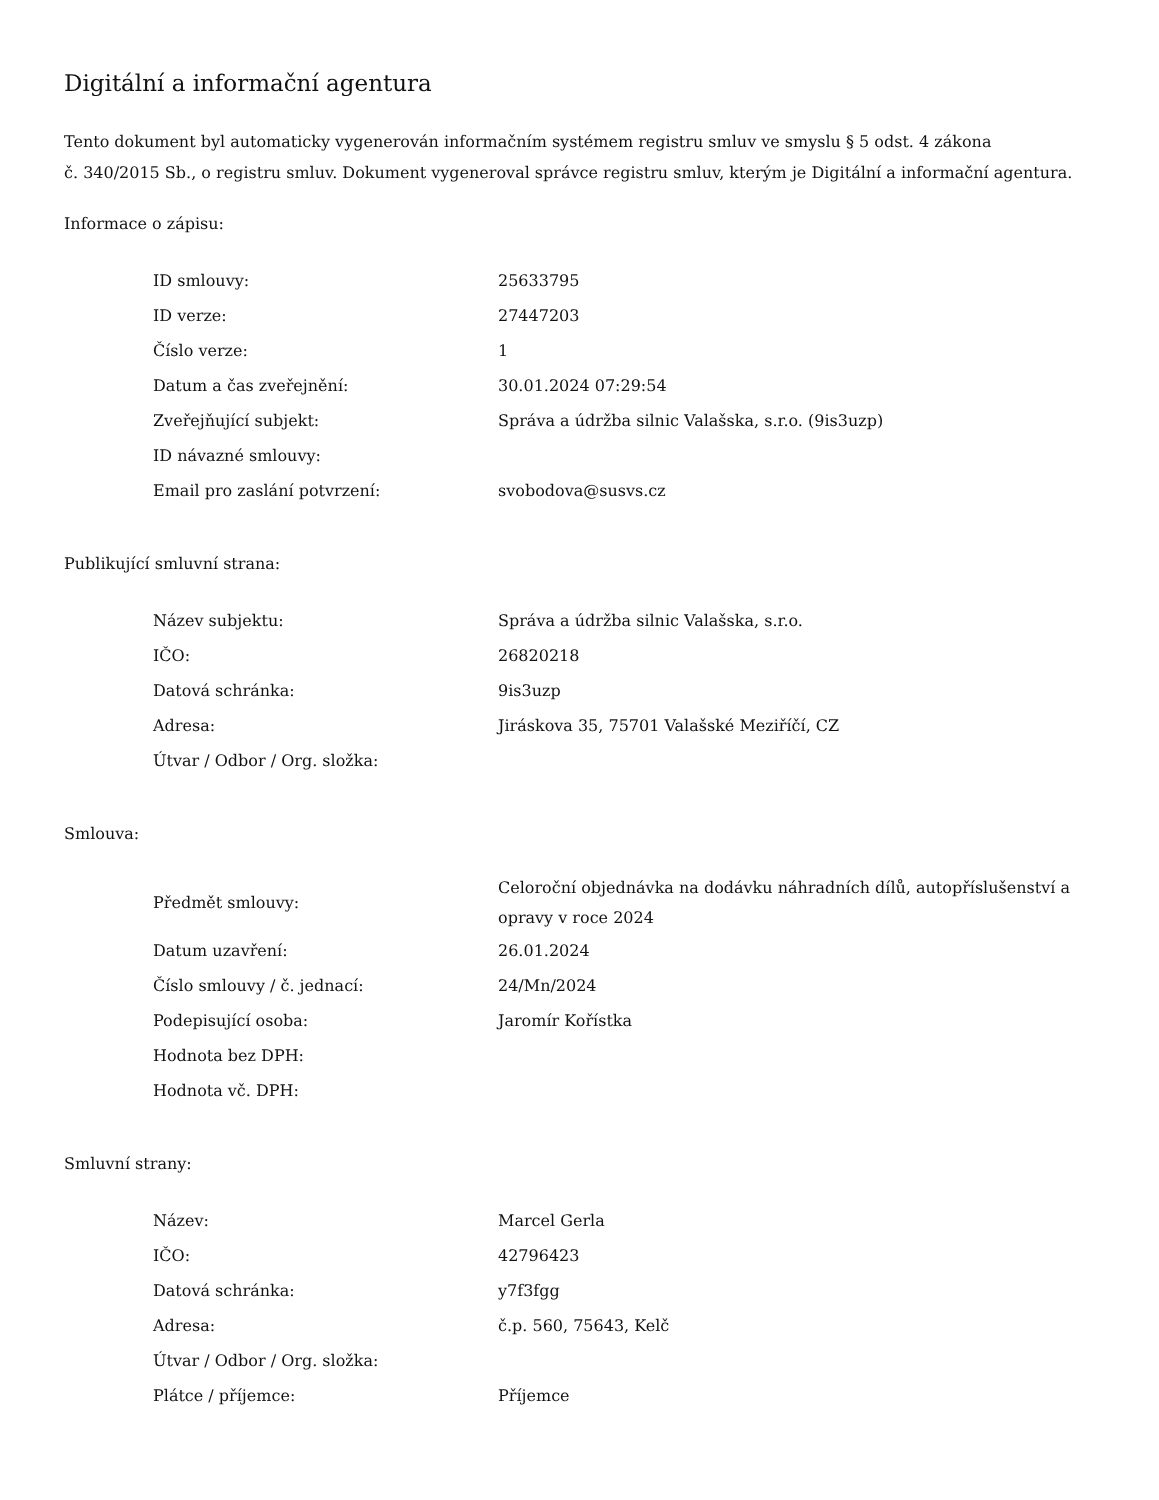Digitální a informační agentura
Tento dokument byl automaticky vygenerován informačním systémem registru smluv ve smyslu § 5 odst. 4 zákona
č. 340/2015 Sb., o registru smluv. Dokument vygeneroval správce registru smluv, kterým je Digitální a informační agentura.
Informace o zápisu:
| ID smlouvy: | 25633795 |
| ID verze: | 27447203 |
| Číslo verze: | 1 |
| Datum a čas zveřejnění: | 30.01.2024 07:29:54 |
| Zveřejňující subjekt: | Správa a údržba silnic Valašska, s.r.o. (9is3uzp) |
| ID návazné smlouvy: | |
| Email pro zaslání potvrzení: | svobodova@susvs.cz |
Publikující smluvní strana:
| Název subjektu: | Správa a údržba silnic Valašska, s.r.o. |
| IČO: | 26820218 |
| Datová schránka: | 9is3uzp |
| Adresa: | Jiráskova 35, 75701 Valašské Meziříčí, CZ |
| Útvar / Odbor / Org. složka: | |
Smlouva:
| Předmět smlouvy: | Celoroční objednávka na dodávku náhradních dílů, autopříslušenství a opravy v roce 2024 |
| Datum uzavření: | 26.01.2024 |
| Číslo smlouvy / č. jednací: | 24/Mn/2024 |
| Podepisující osoba: | Jaromír Kořístka |
| Hodnota bez DPH: | |
| Hodnota vč. DPH: | |
Smluvní strany:
| Název: | Marcel Gerla |
| IČO: | 42796423 |
| Datová schránka: | y7f3fgg |
| Adresa: | č.p. 560, 75643, Kelč |
| Útvar / Odbor / Org. složka: | |
| Plátce / příjemce: | Příjemce |